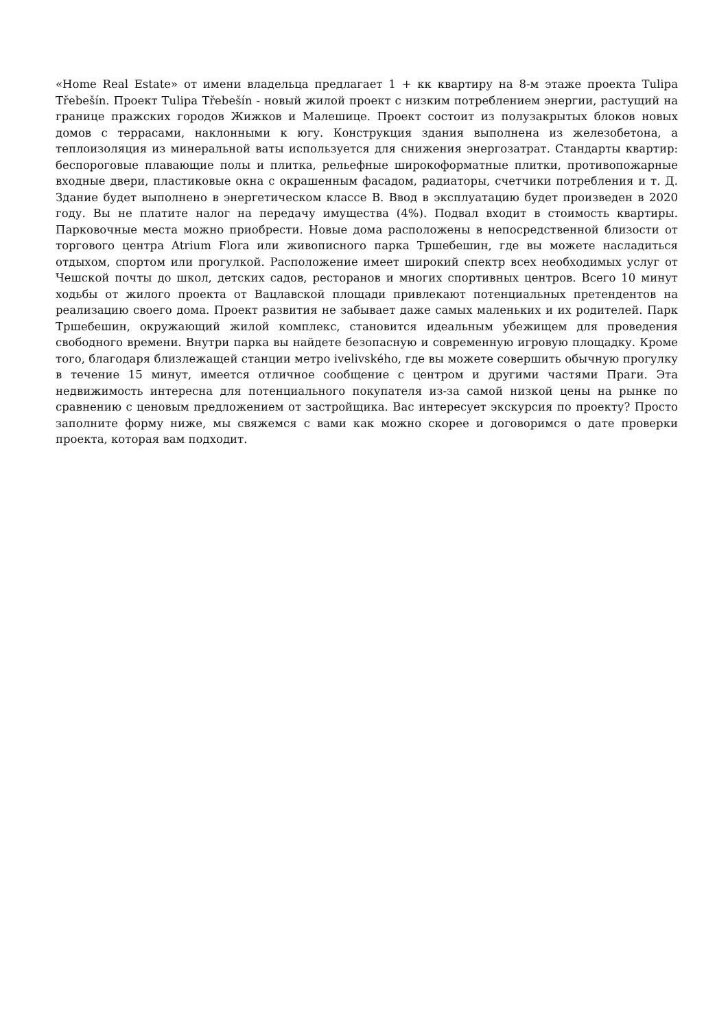«Home Real Estate» от имени владельца предлагает 1 + кк квартиру на 8-м этаже проекта Tulipa Třebešín. Проект Tulipa Třebešín - новый жилой проект с низким потреблением энергии, растущий на границе пражских городов Жижков и Малешице. Проект состоит из полузакрытых блоков новых домов с террасами, наклонными к югу. Конструкция здания выполнена из железобетона, а теплоизоляция из минеральной ваты используется для снижения энергозатрат. Стандарты квартир: беспороговые плавающие полы и плитка, рельефные широкоформатные плитки, противопожарные входные двери, пластиковые окна с окрашенным фасадом, радиаторы, счетчики потребления и т. Д. Здание будет выполнено в энергетическом классе B. Ввод в эксплуатацию будет произведен в 2020 году. Вы не платите налог на передачу имущества (4%). Подвал входит в стоимость квартиры. Парковочные места можно приобрести. Новые дома расположены в непосредственной близости от торгового центра Atrium Flora или живописного парка Тршебешин, где вы можете насладиться отдыхом, спортом или прогулкой. Расположение имеет широкий спектр всех необходимых услуг от Чешской почты до школ, детских садов, ресторанов и многих спортивных центров. Всего 10 минут ходьбы от жилого проекта от Вацлавской площади привлекают потенциальных претендентов на реализацию своего дома. Проект развития не забывает даже самых маленьких и их родителей. Парк Тршебешин, окружающий жилой комплекс, становится идеальным убежищем для проведения свободного времени. Внутри парка вы найдете безопасную и современную игровую площадку. Кроме того, благодаря близлежащей станции метро ivelivského, где вы можете совершить обычную прогулку в течение 15 минут, имеется отличное сообщение с центром и другими частями Праги. Эта недвижимость интересна для потенциального покупателя из-за самой низкой цены на рынке по сравнению с ценовым предложением от застройщика. Вас интересует экскурсия по проекту? Просто заполните форму ниже, мы свяжемся с вами как можно скорее и договоримся о дате проверки проекта, которая вам подходит.